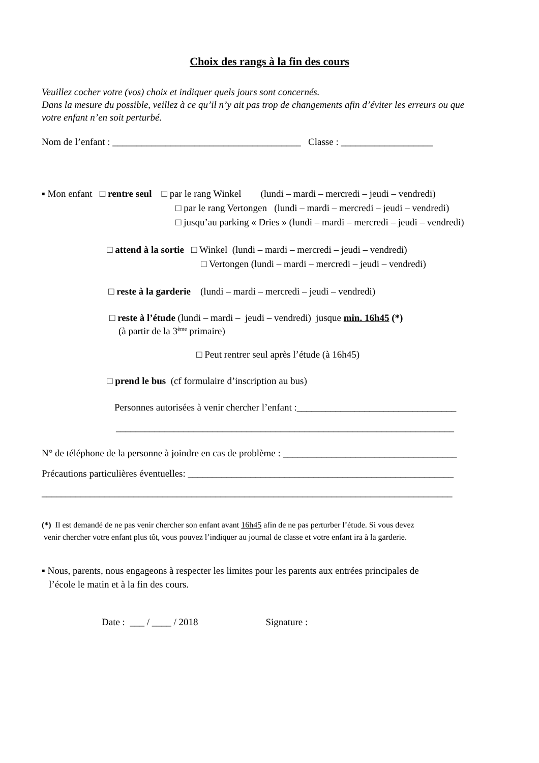Choix des rangs à la fin des cours
Veuillez cocher votre (vos) choix et indiquer quels jours sont concernés. Dans la mesure du possible, veillez à ce qu’il n’y ait pas trop de changements afin d’éviter les erreurs ou que votre enfant n’en soit perturbé.
Nom de l’enfant : _______________________________________ Classe : ___________________
▪ Mon enfant □ rentre seul □ par le rang Winkel (lundi – mardi – mercredi – jeudi – vendredi)
□ par le rang Vertongen (lundi – mardi – mercredi – jeudi – vendredi)
□ jusqu’au parking « Dries » (lundi – mardi – mercredi – jeudi – vendredi)
□ attend à la sortie □ Winkel (lundi – mardi – mercredi – jeudi – vendredi)
□ Vertongen (lundi – mardi – mercredi – jeudi – vendredi)
□ reste à la garderie (lundi – mardi – mercredi – jeudi – vendredi)
□ reste à l’étude (lundi – mardi – jeudi – vendredi) jusque min. 16h45 (*)
(à partir de la 3<sup>ème</sup> primaire)
□ Peut rentrer seul après l’étude (à 16h45)
□ prend le bus (cf formulaire d’inscription au bus)
Personnes autorisées à venir chercher l’enfant :_________________________________
______________________________________________________________________
N° de téléphone de la personne à joindre en cas de problème : ____________________________________
Précautions particulières éventuelles: _______________________________________________________
_____________________________________________________________________________________
(*) Il est demandé de ne pas venir chercher son enfant avant 16h45 afin de ne pas perturber l’étude. Si vous devez venir chercher votre enfant plus tôt, vous pouvez l’indiquer au journal de classe et votre enfant ira à la garderie.
▪ Nous, parents, nous engageons à respecter les limites pour les parents aux entrées principales de l’école le matin et à la fin des cours.
Date : ___ / ____ / 2018 Signature :